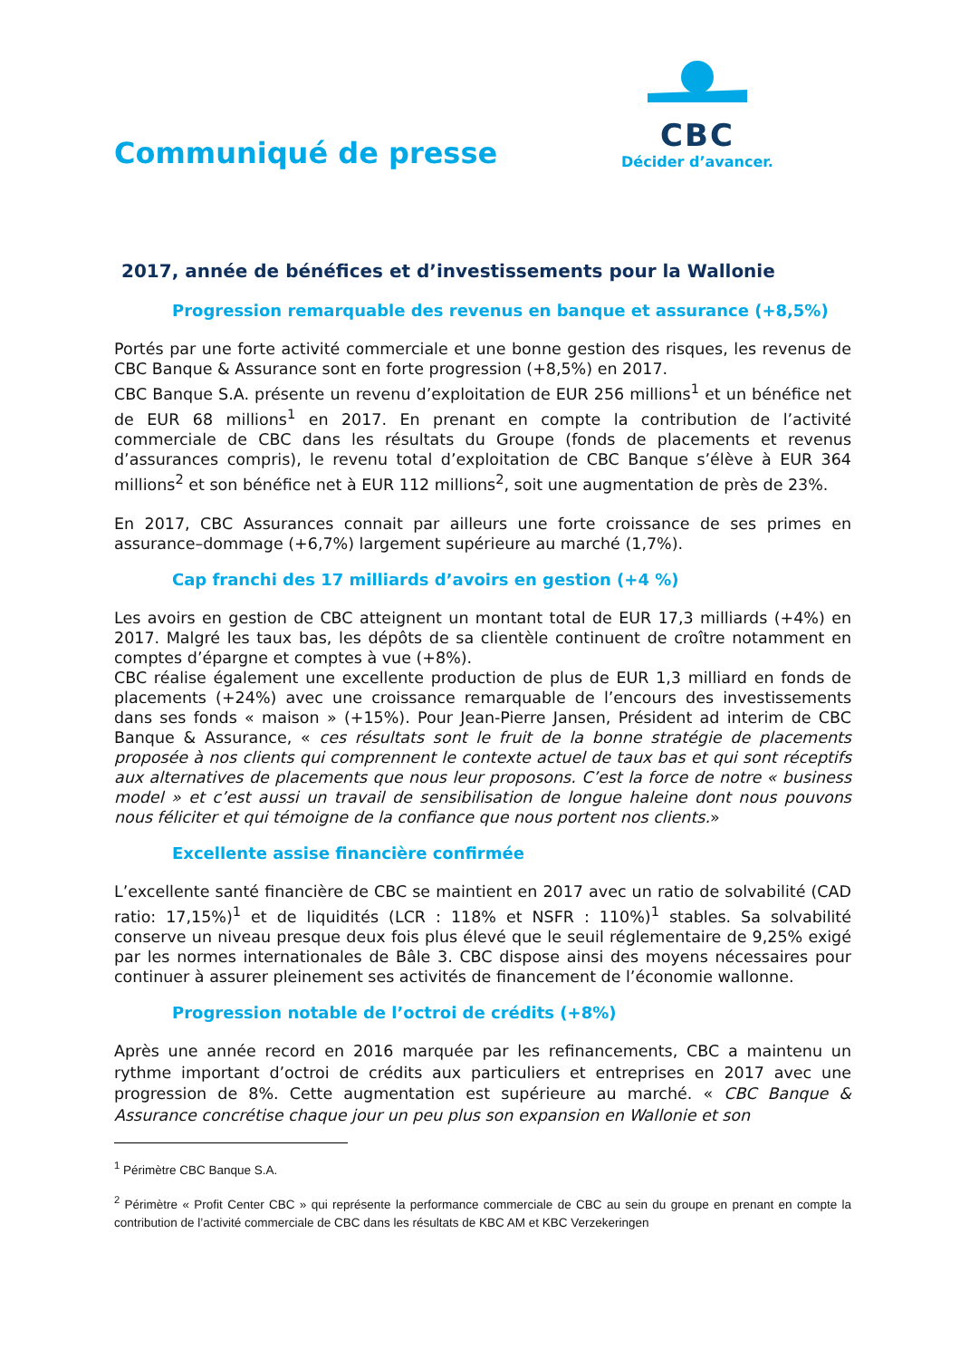CBC
Décider d’avancer.
Communiqué de presse
2017, année de bénéfices et d’investissements pour la Wallonie
Progression remarquable des revenus en banque et assurance (+8,5%)
Portés par une forte activité commerciale et une bonne gestion des risques, les revenus de CBC Banque & Assurance sont en forte progression (+8,5%) en 2017.
CBC Banque S.A. présente un revenu d’exploitation de EUR 256 millions<sup>1</sup> et un bénéfice net de EUR 68 millions<sup>1</sup> en 2017. En prenant en compte la contribution de l’activité commerciale de CBC dans les résultats du Groupe (fonds de placements et revenus d’assurances compris), le revenu total d’exploitation de CBC Banque s’élève à EUR 364 millions<sup>2</sup> et son bénéfice net à EUR 112 millions<sup>2</sup>, soit une augmentation de près de 23%.
En 2017, CBC Assurances connait par ailleurs une forte croissance de ses primes en assurance–dommage (+6,7%) largement supérieure au marché (1,7%).
Cap franchi des 17 milliards d’avoirs en gestion (+4 %)
Les avoirs en gestion de CBC atteignent un montant total de EUR 17,3 milliards (+4%) en 2017. Malgré les taux bas, les dépôts de sa clientèle continuent de croître notamment en comptes d’épargne et comptes à vue (+8%).
CBC réalise également une excellente production de plus de EUR 1,3 milliard en fonds de placements (+24%) avec une croissance remarquable de l’encours des investissements dans ses fonds « maison » (+15%). Pour Jean-Pierre Jansen, Président ad interim de CBC Banque & Assurance, « ces résultats sont le fruit de la bonne stratégie de placements proposée à nos clients qui comprennent le contexte actuel de taux bas et qui sont réceptifs aux alternatives de placements que nous leur proposons. C’est la force de notre « business model » et c’est aussi un travail de sensibilisation de longue haleine dont nous pouvons nous féliciter et qui témoigne de la confiance que nous portent nos clients.»
Excellente assise financière confirmée
L’excellente santé financière de CBC se maintient en 2017 avec un ratio de solvabilité (CAD ratio: 17,15%)<sup>1</sup> et de liquidités (LCR : 118% et NSFR : 110%)<sup>1</sup> stables. Sa solvabilité conserve un niveau presque deux fois plus élevé que le seuil réglementaire de 9,25% exigé par les normes internationales de Bâle 3. CBC dispose ainsi des moyens nécessaires pour continuer à assurer pleinement ses activités de financement de l’économie wallonne.
Progression notable de l’octroi de crédits (+8%)
Après une année record en 2016 marquée par les refinancements, CBC a maintenu un rythme important d’octroi de crédits aux particuliers et entreprises en 2017 avec une progression de 8%. Cette augmentation est supérieure au marché. « CBC Banque & Assurance concrétise chaque jour un peu plus son expansion en Wallonie et son
<sup>1</sup> Périmètre CBC Banque S.A.
<sup>2</sup> Périmètre « Profit Center CBC » qui représente la performance commerciale de CBC au sein du groupe en prenant en compte la contribution de l’activité commerciale de CBC dans les résultats de KBC AM et KBC Verzekeringen